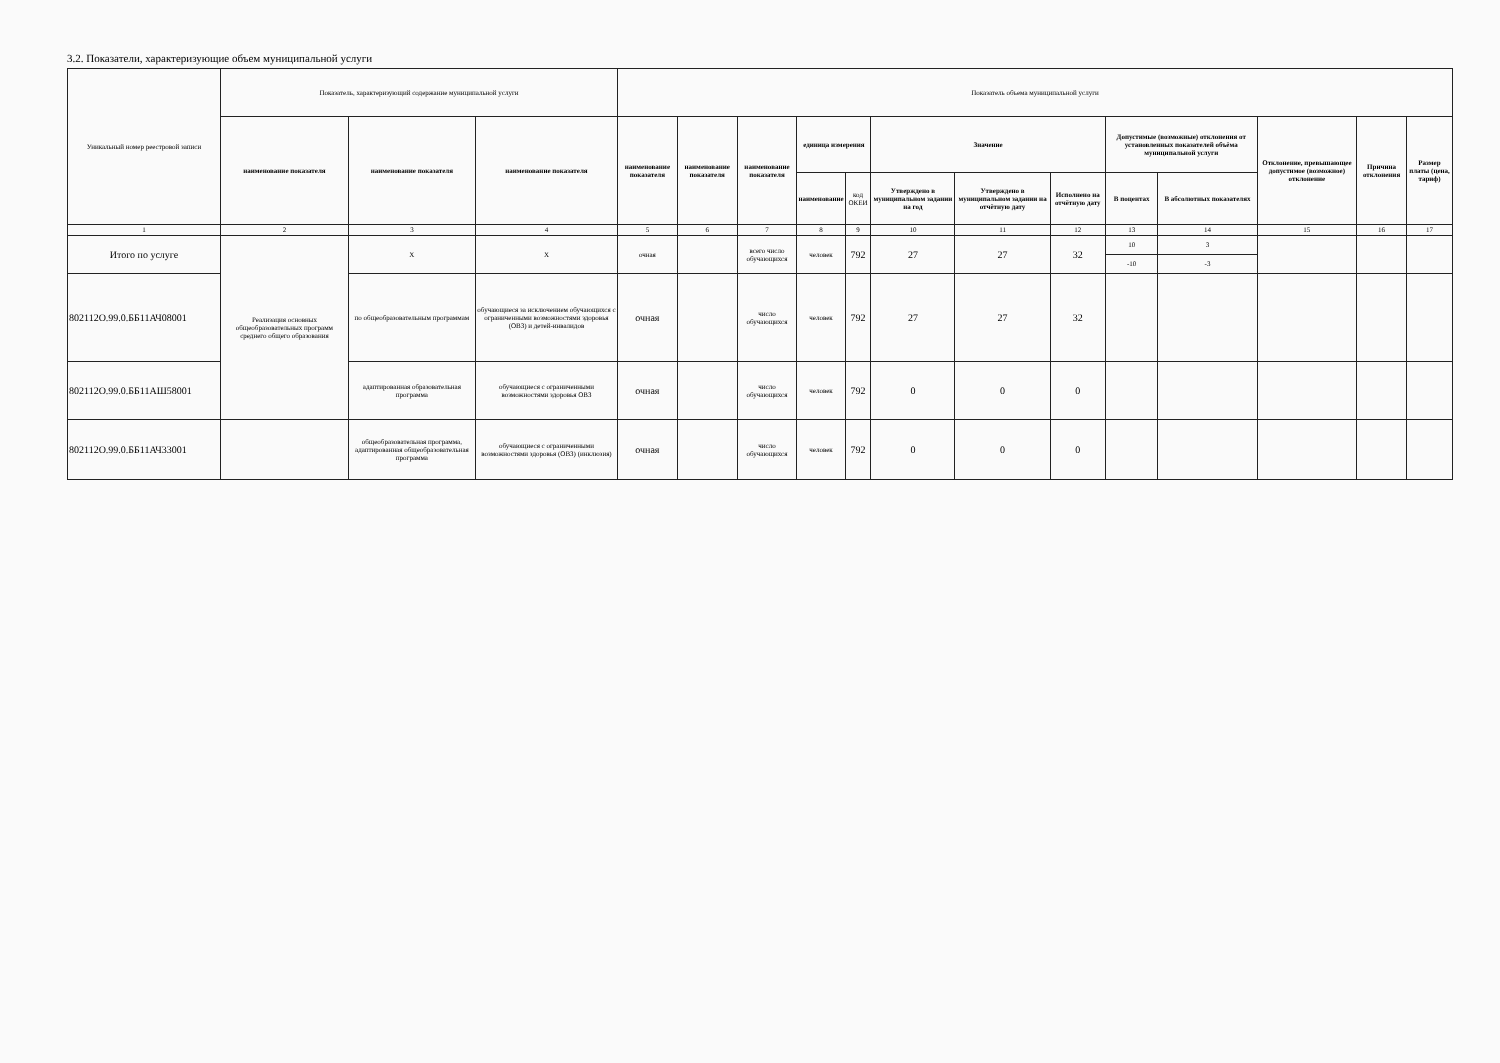3.2. Показатели, характеризующие объем муниципальной услуги
| Уникальный номер реестровой записи | Показатель, характеризующий содержание муниципальной услуги | | | Показатель объема муниципальной услуги | | | | | | | | | | | | |
| --- | --- | --- | --- | --- | --- | --- | --- | --- | --- | --- | --- | --- | --- | --- | --- | --- |
| | наименование показателя | наименование показателя | наименование показателя | наименование показателя | наименование показателя | наименование показателя | единица измерения | | Значение | | | Допустимые (возможные) отклонения от установленных показателей объёма муниципальной услуги | | Отклонение, превышающее допустимое (возможное) отклонение | Причина отклонения | Размер платы (цена, тариф) |
| | | | | | | | наименование | код ОКЕИ | Утверждено в муниципальном задании на год | Утверждено в муниципальном задании на отчётную дату | Исполнено на отчётную дату | В поцентах | В абсолютных показателях | | | |
| 1 | 2 | 3 | 4 | 5 | 6 | 7 | 8 | 9 | 10 | 11 | 12 | 13 | 14 | 15 | 16 | 17 |
| Итого по услуге | Реализация основных общеобразовательных программ среднего общего образования | Х | Х | очная | | всего число обучающихся | человек | 792 | 27 | 27 | 32 | 10 | 3 | | | |
| | | | | | | | | | | | | -10 | -3 | | | |
| 802112О.99.0.ББ11АЧ08001 | | по общеобразовательным программам | обучающиеся за исключением обучающихся с ограниченными возможностями здоровья (ОВЗ) и детей-инвалидов | очная | | число обучающихся | человек | 792 | 27 | 27 | 32 | | | | | |
| 802112О.99.0.ББ11АШ58001 | | адаптированная образовательная программа | обучающиеся с ограниченными возможностями здоровья ОВЗ | очная | | число обучающихся | человек | 792 | 0 | 0 | 0 | | | | | |
| 802112О.99.0.ББ11АЧ33001 | | общеобразовательная программа, адаптированная общеобразовательная программа | обучающиеся с ограниченными возможностями здоровья (ОВЗ) (инклюзия) | очная | | число обучающихся | человек | 792 | 0 | 0 | 0 | | | | | |